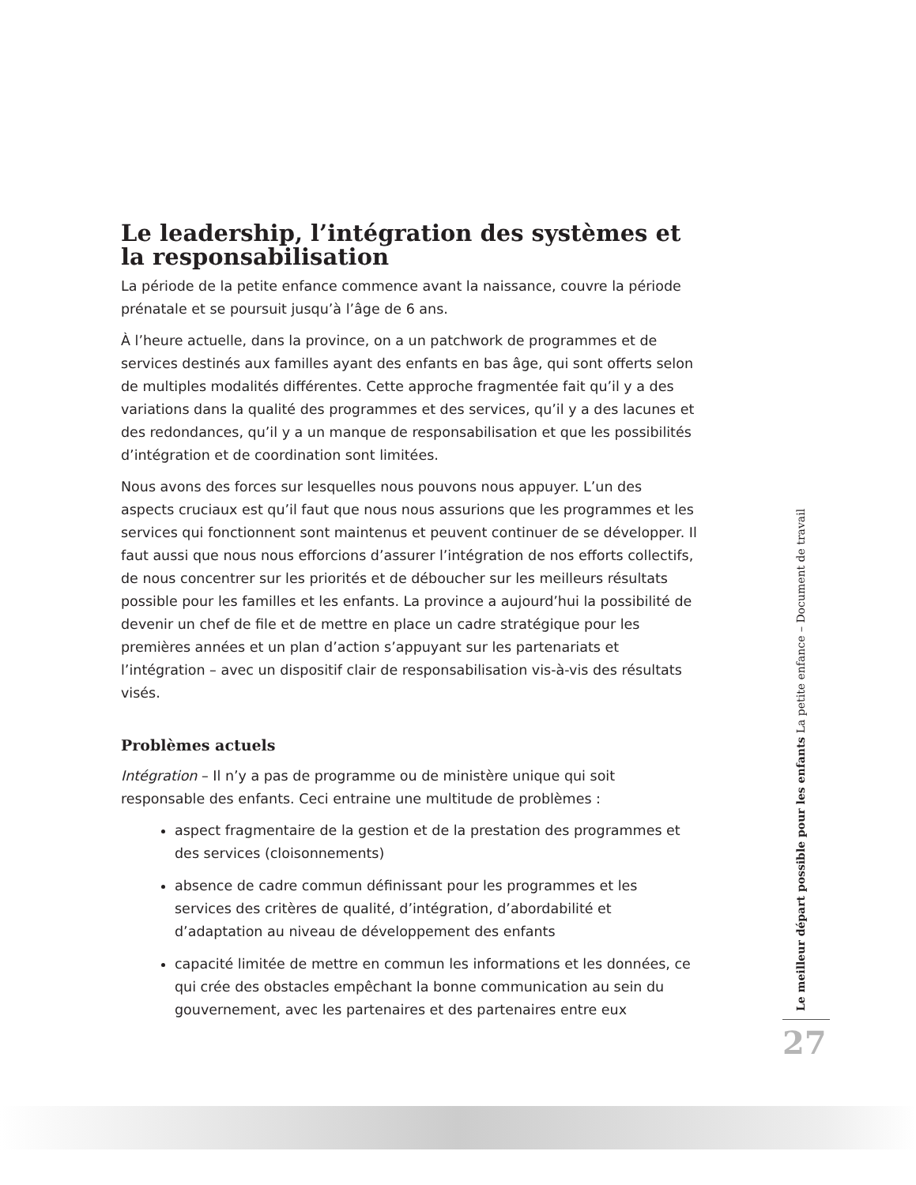Le leadership, l’intégration des systèmes et la responsabilisation
La période de la petite enfance commence avant la naissance, couvre la période prénatale et se poursuit jusqu’à l’âge de 6 ans.
À l’heure actuelle, dans la province, on a un patchwork de programmes et de services destinés aux familles ayant des enfants en bas âge, qui sont offerts selon de multiples modalités différentes. Cette approche fragmentée fait qu’il y a des variations dans la qualité des programmes et des services, qu’il y a des lacunes et des redondances, qu’il y a un manque de responsabilisation et que les possibilités d’intégration et de coordination sont limitées.
Nous avons des forces sur lesquelles nous pouvons nous appuyer. L’un des aspects cruciaux est qu’il faut que nous nous assurions que les programmes et les services qui fonctionnent sont maintenus et peuvent continuer de se développer. Il faut aussi que nous nous efforcions d’assurer l’intégration de nos efforts collectifs, de nous concentrer sur les priorités et de déboucher sur les meilleurs résultats possible pour les familles et les enfants. La province a aujourd’hui la possibilité de devenir un chef de file et de mettre en place un cadre stratégique pour les premières années et un plan d’action s’appuyant sur les partenariats et l’intégration – avec un dispositif clair de responsabilisation vis-à-vis des résultats visés.
Problèmes actuels
Intégration – Il n’y a pas de programme ou de ministère unique qui soit responsable des enfants. Ceci entraine une multitude de problèmes :
aspect fragmentaire de la gestion et de la prestation des programmes et des services (cloisonnements)
absence de cadre commun définissant pour les programmes et les services des critères de qualité, d’intégration, d’abordabilité et d’adaptation au niveau de développement des enfants
capacité limitée de mettre en commun les informations et les données, ce qui crée des obstacles empêchant la bonne communication au sein du gouvernement, avec les partenaires et des partenaires entre eux
Le meilleur départ possible pour les enfants La petite enfance – Document de travail
27